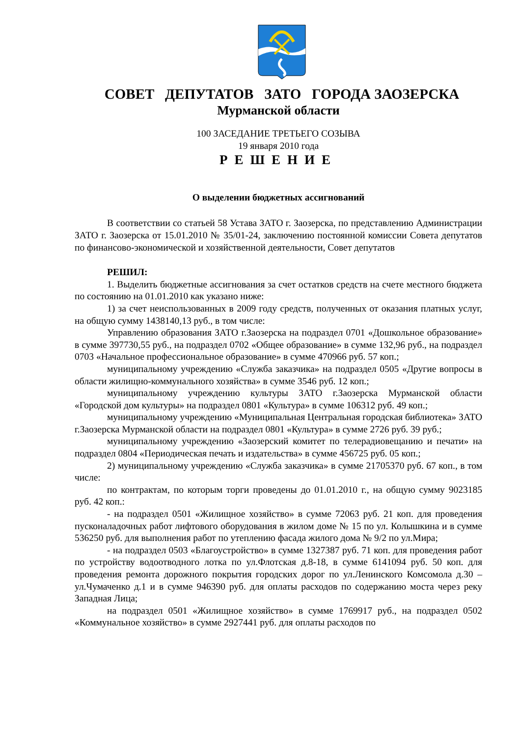СОВЕТ ДЕПУТАТОВ ЗАТО ГОРОДА ЗАОЗЕРСКА
Мурманской области
100 ЗАСЕДАНИЕ ТРЕТЬЕГО СОЗЫВА
19 января 2010 года
РЕШЕНИЕ
О выделении бюджетных ассигнований
В соответствии со статьей 58 Устава ЗАТО г. Заозерска, по представлению Администрации ЗАТО г. Заозерска от 15.01.2010 № 35/01-24, заключению постоянной комиссии Совета депутатов по финансово-экономической и хозяйственной деятельности, Совет депутатов
РЕШИЛ:
1. Выделить бюджетные ассигнования за счет остатков средств на счете местного бюджета по состоянию на 01.01.2010 как указано ниже:
1) за счет неиспользованных в 2009 году средств, полученных от оказания платных услуг, на общую сумму 1438140,13 руб., в том числе:
Управлению образования ЗАТО г.Заозерска на подраздел 0701 «Дошкольное образование» в сумме 397730,55 руб., на подраздел 0702 «Общее образование» в сумме 132,96 руб., на подраздел 0703 «Начальное профессиональное образование» в сумме 470966 руб. 57 коп.;
муниципальному учреждению «Служба заказчика» на подраздел 0505 «Другие вопросы в области жилищно-коммунального хозяйства» в сумме 3546 руб. 12 коп.;
муниципальному учреждению культуры ЗАТО г.Заозерска Мурманской области «Городской дом культуры» на подраздел 0801 «Культура» в сумме 106312 руб. 49 коп.;
муниципальному учреждению «Муниципальная Центральная городская библиотека» ЗАТО г.Заозерска Мурманской области на подраздел 0801 «Культура» в сумме 2726 руб. 39 руб.;
муниципальному учреждению «Заозерский комитет по телерадиовещанию и печати» на подраздел 0804 «Периодическая печать и издательства» в сумме 456725 руб. 05 коп.;
2) муниципальному учреждению «Служба заказчика» в сумме 21705370 руб. 67 коп., в том числе:
по контрактам, по которым торги проведены до 01.01.2010 г., на общую сумму 9023185 руб. 42 коп.:
- на подраздел 0501 «Жилищное хозяйство» в сумме 72063 руб. 21 коп. для проведения пусконаладочных работ лифтового оборудования в жилом доме № 15 по ул. Колышкина и в сумме 536250 руб. для выполнения работ по утеплению фасада жилого дома № 9/2 по ул.Мира;
- на подраздел 0503 «Благоустройство» в сумме 1327387 руб. 71 коп. для проведения работ по устройству водоотводного лотка по ул.Флотская д.8-18, в сумме 6141094 руб. 50 коп. для проведения ремонта дорожного покрытия городских дорог по ул.Ленинского Комсомола д.30 – ул.Чумаченко д.1 и в сумме 946390 руб. для оплаты расходов по содержанию моста через реку Западная Лица;
на подраздел 0501 «Жилищное хозяйство» в сумме 1769917 руб., на подраздел 0502 «Коммунальное хозяйство» в сумме 2927441 руб. для оплаты расходов по